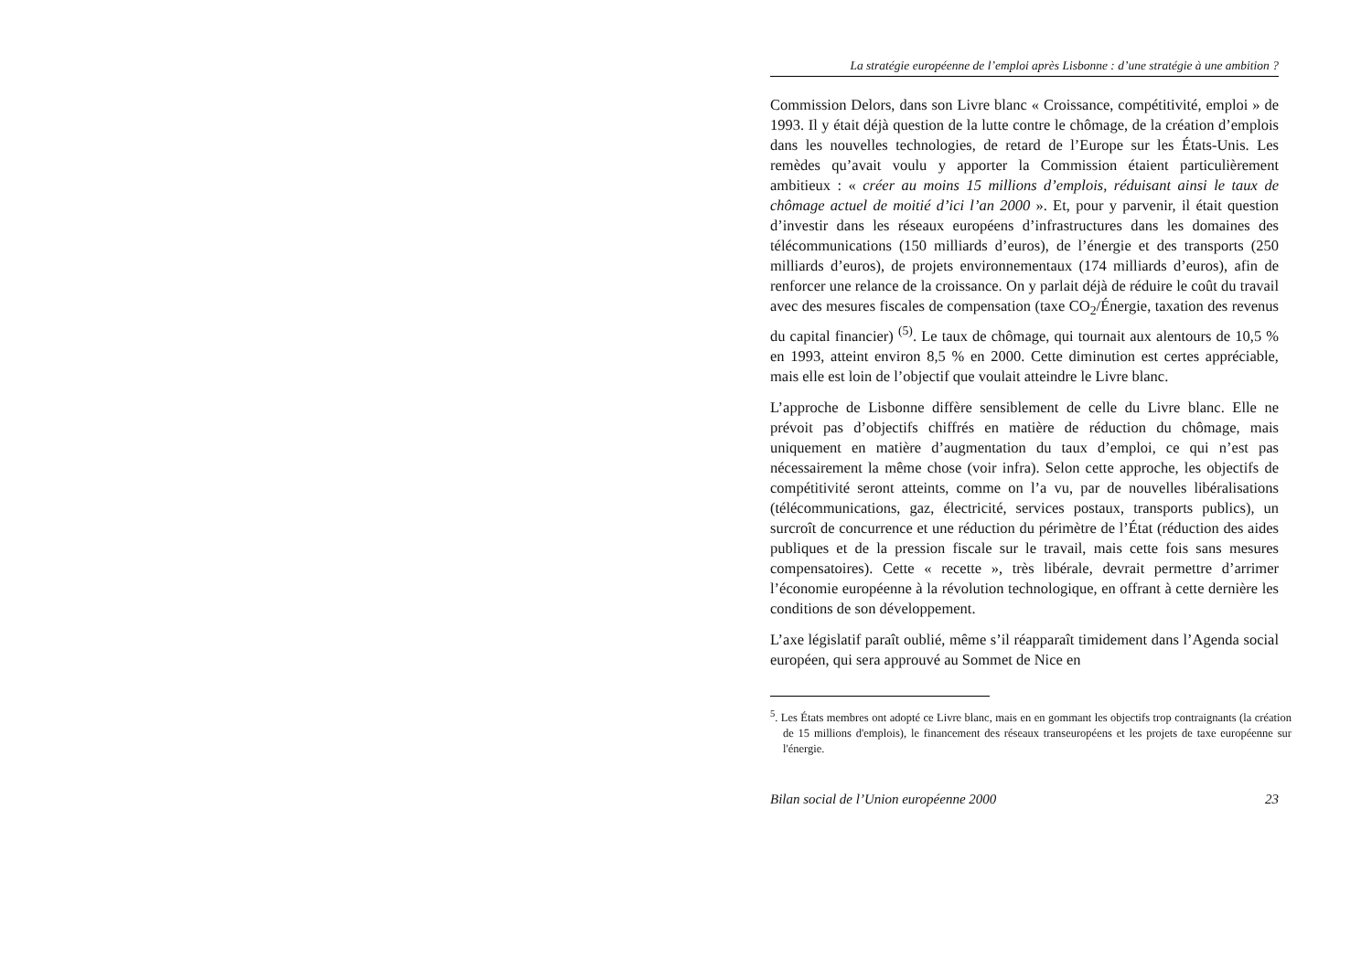La stratégie européenne de l’emploi après Lisbonne : d’une stratégie à une ambition ?
Commission Delors, dans son Livre blanc « Croissance, compétitivité, emploi » de 1993. Il y était déjà question de la lutte contre le chômage, de la création d’emplois dans les nouvelles technologies, de retard de l’Europe sur les États-Unis. Les remèdes qu’avait voulu y apporter la Commission étaient particulièrement ambitieux : « créer au moins 15 millions d’emplois, réduisant ainsi le taux de chômage actuel de moitié d’ici l’an 2000 ». Et, pour y parvenir, il était question d’investir dans les réseaux européens d’infrastructures dans les domaines des télécommunications (150 milliards d’euros), de l’énergie et des transports (250 milliards d’euros), de projets environnementaux (174 milliards d’euros), afin de renforcer une relance de la croissance. On y parlait déjà de réduire le coût du travail avec des mesures fiscales de compensation (taxe CO<sub>2</sub>/Énergie, taxation des revenus du capital financier) <sup>(5)</sup>. Le taux de chômage, qui tournait aux alentours de 10,5 % en 1993, atteint environ 8,5 % en 2000. Cette diminution est certes appréciable, mais elle est loin de l’objectif que voulait atteindre le Livre blanc.
L’approche de Lisbonne diffère sensiblement de celle du Livre blanc. Elle ne prévoit pas d’objectifs chiffrés en matière de réduction du chômage, mais uniquement en matière d’augmentation du taux d’emploi, ce qui n’est pas nécessairement la même chose (voir infra). Selon cette approche, les objectifs de compétitivité seront atteints, comme on l’a vu, par de nouvelles libéralisations (télécommunications, gaz, électricité, services postaux, transports publics), un surcroît de concurrence et une réduction du périmètre de l’État (réduction des aides publiques et de la pression fiscale sur le travail, mais cette fois sans mesures compensatoires). Cette « recette », très libérale, devrait permettre d’arrimer l’économie européenne à la révolution technologique, en offrant à cette dernière les conditions de son développement.
L’axe législatif paraît oublié, même s’il réapparaît timidement dans l’Agenda social européen, qui sera approuvé au Sommet de Nice en
<sup>5</sup>. Les États membres ont adopté ce Livre blanc, mais en en gommant les objectifs trop contraignants (la création de 15 millions d'emplois), le financement des réseaux transeuropéens et les projets de taxe européenne sur l'énergie.
Bilan social de l’Union européenne 2000 23